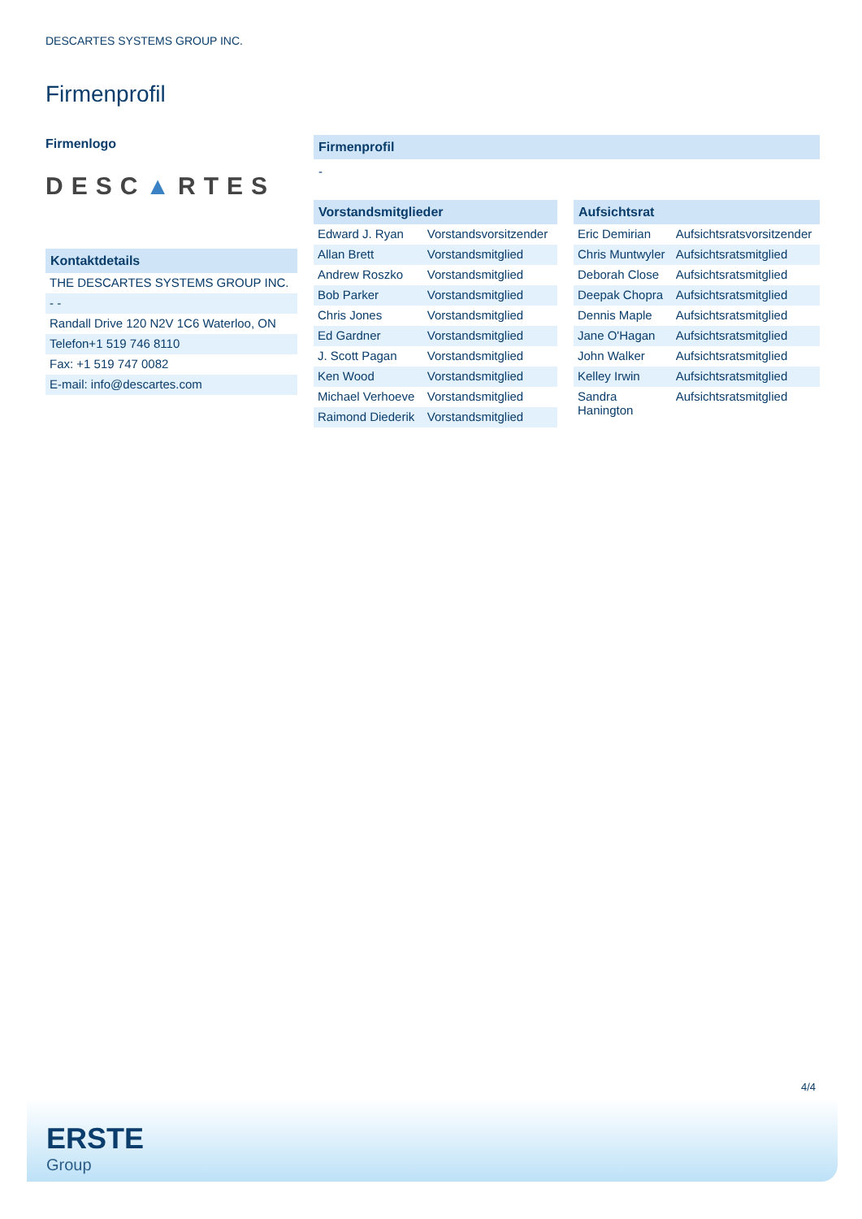DESCARTES SYSTEMS GROUP INC.
Firmenprofil
Firmenlogo
DESC▲RTES
Kontaktdetails
| THE DESCARTES SYSTEMS GROUP INC. |
| - - |
| Randall Drive 120 N2V 1C6 Waterloo, ON |
| Telefon+1 519 746 8110 |
| Fax: +1 519 747 0082 |
| E-mail: info@descartes.com |
Firmenprofil
-
Vorstandsmitglieder
| Edward J. Ryan | Vorstandsvorsitzender |
| Allan Brett | Vorstandsmitglied |
| Andrew Roszko | Vorstandsmitglied |
| Bob Parker | Vorstandsmitglied |
| Chris Jones | Vorstandsmitglied |
| Ed Gardner | Vorstandsmitglied |
| J. Scott Pagan | Vorstandsmitglied |
| Ken Wood | Vorstandsmitglied |
| Michael Verhoeve | Vorstandsmitglied |
| Raimond Diederik | Vorstandsmitglied |
Aufsichtsrat
| Eric Demirian | Aufsichtsratsvorsitzender |
| Chris Muntwyler | Aufsichtsratsmitglied |
| Deborah Close | Aufsichtsratsmitglied |
| Deepak Chopra | Aufsichtsratsmitglied |
| Dennis Maple | Aufsichtsratsmitglied |
| Jane O'Hagan | Aufsichtsratsmitglied |
| John Walker | Aufsichtsratsmitglied |
| Kelley Irwin | Aufsichtsratsmitglied |
| Sandra Hanington | Aufsichtsratsmitglied |
4/4
ERSTE
Group